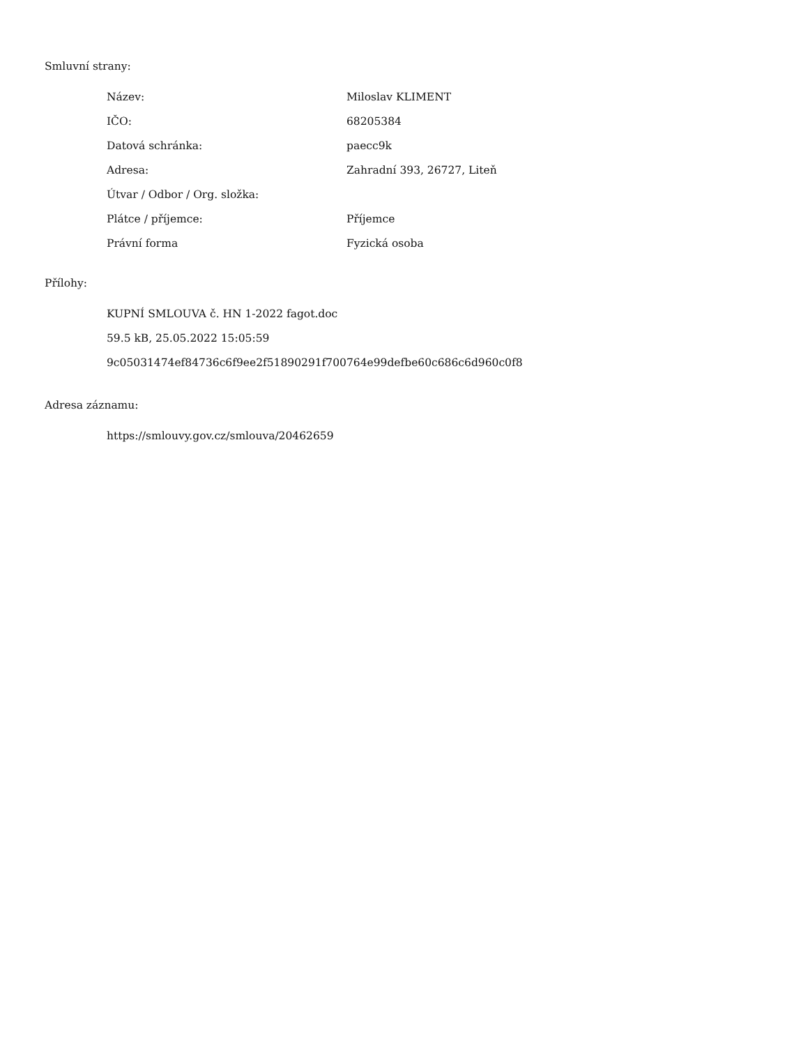Smluvní strany:
| Název: | Miloslav KLIMENT |
| IČO: | 68205384 |
| Datová schránka: | paecc9k |
| Adresa: | Zahradní 393, 26727, Liteň |
| Útvar / Odbor / Org. složka: | |
| Plátce / příjemce: | Příjemce |
| Právní forma | Fyzická osoba |
Přílohy:
KUPNÍ SMLOUVA č. HN 1-2022 fagot.doc
59.5 kB, 25.05.2022 15:05:59
9c05031474ef84736c6f9ee2f51890291f700764e99defbe60c686c6d960c0f8
Adresa záznamu:
https://smlouvy.gov.cz/smlouva/20462659